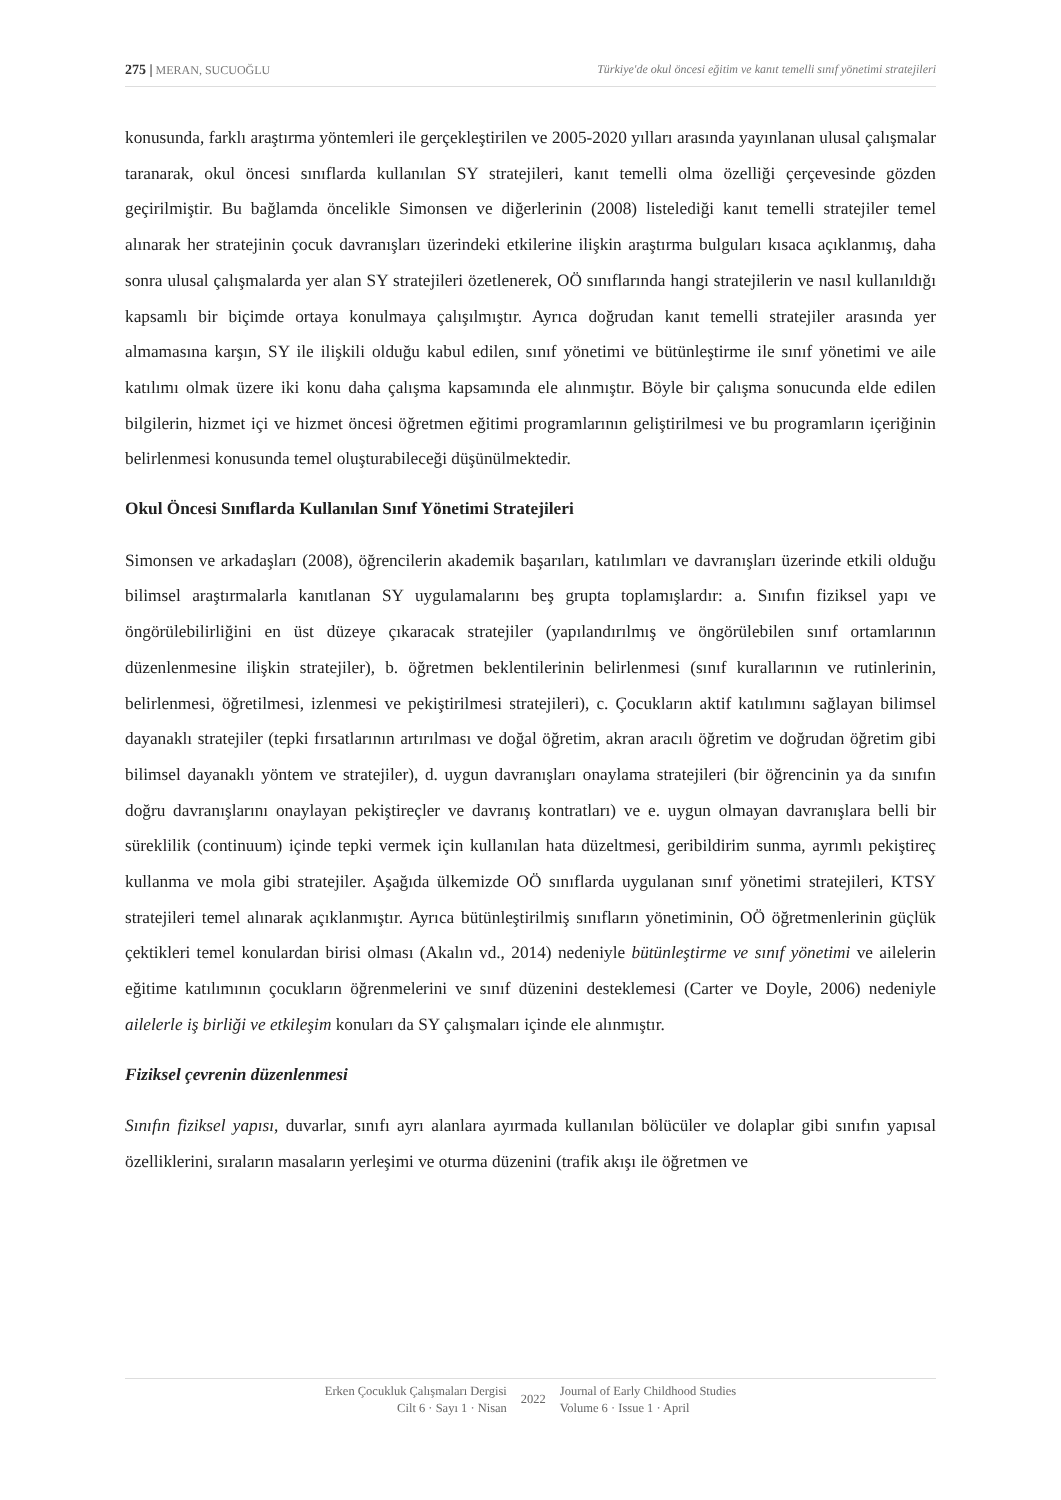275 | MERAN, SUCUOĞLU Türkiye'de okul öncesi eğitim ve kanıt temelli sınıf yönetimi stratejileri
konusunda, farklı araştırma yöntemleri ile gerçekleştirilen ve 2005-2020 yılları arasında yayınlanan ulusal çalışmalar taranarak, okul öncesi sınıflarda kullanılan SY stratejileri, kanıt temelli olma özelliği çerçevesinde gözden geçirilmiştir. Bu bağlamda öncelikle Simonsen ve diğerlerinin (2008) listelediği kanıt temelli stratejiler temel alınarak her stratejinin çocuk davranışları üzerindeki etkilerine ilişkin araştırma bulguları kısaca açıklanmış, daha sonra ulusal çalışmalarda yer alan SY stratejileri özetlenerek, OÖ sınıflarında hangi stratejilerin ve nasıl kullanıldığı kapsamlı bir biçimde ortaya konulmaya çalışılmıştır. Ayrıca doğrudan kanıt temelli stratejiler arasında yer almamasına karşın, SY ile ilişkili olduğu kabul edilen, sınıf yönetimi ve bütünleştirme ile sınıf yönetimi ve aile katılımı olmak üzere iki konu daha çalışma kapsamında ele alınmıştır. Böyle bir çalışma sonucunda elde edilen bilgilerin, hizmet içi ve hizmet öncesi öğretmen eğitimi programlarının geliştirilmesi ve bu programların içeriğinin belirlenmesi konusunda temel oluşturabileceği düşünülmektedir.
Okul Öncesi Sınıflarda Kullanılan Sınıf Yönetimi Stratejileri
Simonsen ve arkadaşları (2008), öğrencilerin akademik başarıları, katılımları ve davranışları üzerinde etkili olduğu bilimsel araştırmalarla kanıtlanan SY uygulamalarını beş grupta toplamışlardır: a. Sınıfın fiziksel yapı ve öngörülebilirliğini en üst düzeye çıkaracak stratejiler (yapılandırılmış ve öngörülebilen sınıf ortamlarının düzenlenmesine ilişkin stratejiler), b. öğretmen beklentilerinin belirlenmesi (sınıf kurallarının ve rutinlerinin, belirlenmesi, öğretilmesi, izlenmesi ve pekiştirilmesi stratejileri), c. Çocukların aktif katılımını sağlayan bilimsel dayanaklı stratejiler (tepki fırsatlarının artırılması ve doğal öğretim, akran aracılı öğretim ve doğrudan öğretim gibi bilimsel dayanaklı yöntem ve stratejiler), d. uygun davranışları onaylama stratejileri (bir öğrencinin ya da sınıfın doğru davranışlarını onaylayan pekiştireçler ve davranış kontratları) ve e. uygun olmayan davranışlara belli bir süreklilik (continuum) içinde tepki vermek için kullanılan hata düzeltmesi, geribildirim sunma, ayrımlı pekiştireç kullanma ve mola gibi stratejiler. Aşağıda ülkemizde OÖ sınıflarda uygulanan sınıf yönetimi stratejileri, KTSY stratejileri temel alınarak açıklanmıştır. Ayrıca bütünleştirilmiş sınıfların yönetiminin, OÖ öğretmenlerinin güçlük çektikleri temel konulardan birisi olması (Akalın vd., 2014) nedeniyle bütünleştirme ve sınıf yönetimi ve ailelerin eğitime katılımının çocukların öğrenmelerini ve sınıf düzenini desteklemesi (Carter ve Doyle, 2006) nedeniyle ailelerle iş birliği ve etkileşim konuları da SY çalışmaları içinde ele alınmıştır.
Fiziksel çevrenin düzenlenmesi
Sınıfın fiziksel yapısı, duvarlar, sınıfı ayrı alanlara ayırmada kullanılan bölücüler ve dolaplar gibi sınıfın yapısal özelliklerini, sıraların masaların yerleşimi ve oturma düzenini (trafik akışı ile öğretmen ve
Erken Çocukluk Çalışmaları Dergisi
Cilt 6 · Sayı 1 · Nisan
2022
Journal of Early Childhood Studies
Volume 6 · Issue 1 · April